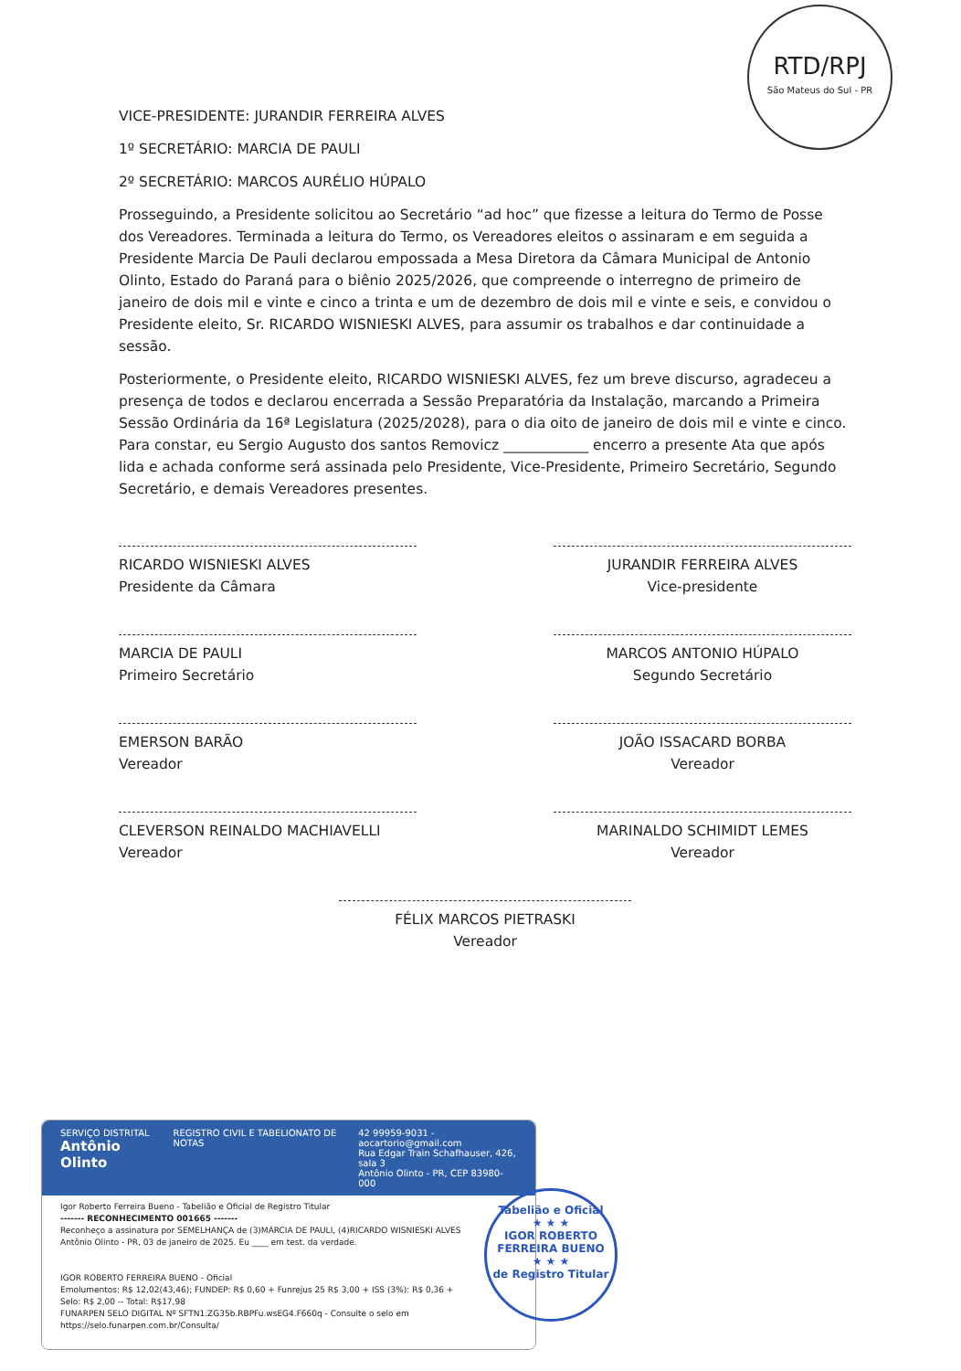RTD/RPJ
São Mateus do Sul - PR
VICE-PRESIDENTE: JURANDIR FERREIRA ALVES
1º SECRETÁRIO: MARCIA DE PAULI
2º SECRETÁRIO: MARCOS AURÉLIO HÚPALO
Prosseguindo, a Presidente solicitou ao Secretário “ad hoc” que fizesse a leitura do Termo de Posse dos Vereadores. Terminada a leitura do Termo, os Vereadores eleitos o assinaram e em seguida a Presidente Marcia De Pauli declarou empossada a Mesa Diretora da Câmara Municipal de Antonio Olinto, Estado do Paraná para o biênio 2025/2026, que compreende o interregno de primeiro de janeiro de dois mil e vinte e cinco a trinta e um de dezembro de dois mil e vinte e seis, e convidou o Presidente eleito, Sr. RICARDO WISNIESKI ALVES, para assumir os trabalhos e dar continuidade a sessão.
Posteriormente, o Presidente eleito, RICARDO WISNIESKI ALVES, fez um breve discurso, agradeceu a presença de todos e declarou encerrada a Sessão Preparatória da Instalação, marcando a Primeira Sessão Ordinária da 16ª Legislatura (2025/2028), para o dia oito de janeiro de dois mil e vinte e cinco. Para constar, eu Sergio Augusto dos santos Removicz ____________ encerro a presente Ata que após lida e achada conforme será assinada pelo Presidente, Vice-Presidente, Primeiro Secretário, Segundo Secretário, e demais Vereadores presentes.
RICARDO WISNIESKI ALVES
Presidente da Câmara
JURANDIR FERREIRA ALVES
Vice-presidente
MARCIA DE PAULI
Primeiro Secretário
MARCOS ANTONIO HÚPALO
Segundo Secretário
EMERSON BARÃO
Vereador
JOÃO ISSACARD BORBA
Vereador
CLEVERSON REINALDO MACHIAVELLI
Vereador
MARINALDO SCHIMIDT LEMES
Vereador
FÉLIX MARCOS PIETRASKI
Vereador
SERVIÇO DISTRITAL
Antônio Olinto
REGISTRO CIVIL E TABELIONATO DE NOTAS
42 99959-9031 - aocartorio@gmail.com
Rua Edgar Train Schafhauser, 426, sala 3
Antônio Olinto - PR, CEP 83980-000
Igor Roberto Ferreira Bueno - Tabelião e Oficial de Registro Titular
------- RECONHECIMENTO 001665 -------
Reconheço a assinatura por SEMELHANÇA de (3)MÁRCIA DE PAULI, (4)RICARDO WISNIESKI ALVES
Antônio Olinto - PR, 03 de janeiro de 2025. Eu ____ em test. da verdade.
IGOR ROBERTO FERREIRA BUENO - Oficial
Emolumentos: R$ 12,02(43,46); FUNDEP: R$ 0,60 + Funrejus 25 R$ 3,00 + ISS (3%): R$ 0,36 +
Selo: R$ 2,00 -- Total: R$17,98
FUNARPEN SELO DIGITAL Nº SFTN1.ZG35b.RBPFu.wsEG4.F660q - Consulte o selo em https://selo.funarpen.com.br/Consulta/
Tabelião e Oficial
★ ★ ★
IGOR ROBERTO
FERREIRA BUENO
★ ★ ★
de Registro Titular